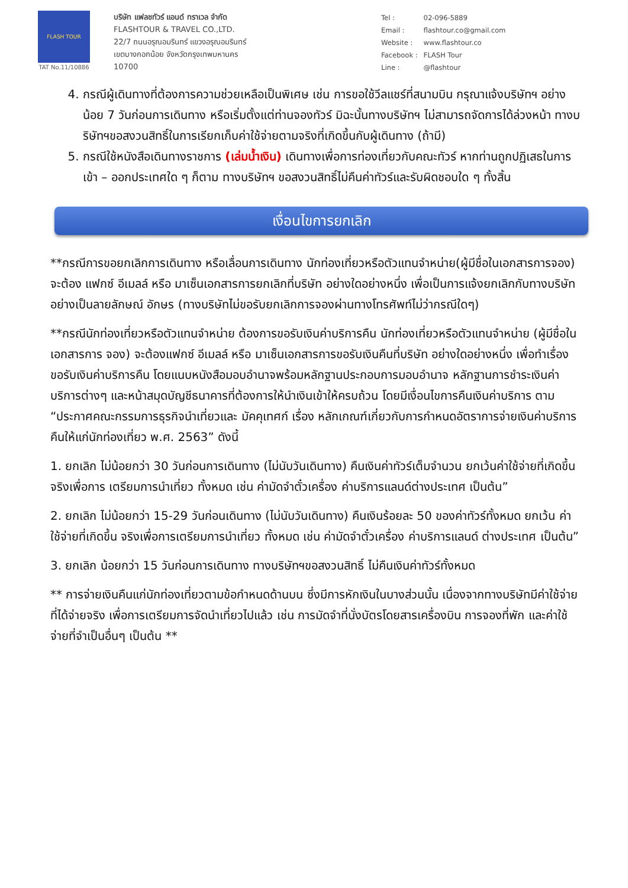FLASH TOUR
TAT No.11/10886
บริษัท แฟลชทัวร์ แอนด์ ทราเวล จำกัด
FLASHTOUR & TRAVEL CO.,LTD.
22/7 ถนนอรุณอมรินทร์ แขวงอรุณอมรินทร์
เขตบางกอกน้อย จังหวัดกรุงเทพมหานคร
10700
| Tel : | 02-096-5889 |
| Email : | flashtour.co@gmail.com |
| Website : | www.flashtour.co |
| Facebook : | FLASH Tour |
| Line : | @flashtour |
4. กรณีผู้เดินทางที่ต้องการความช่วยเหลือเป็นพิเศษ เช่น การขอใช้วีลแชร์ที่สนามบิน กรุณาแจ้งบริษัทฯ อย่างน้อย 7 วันก่อนการเดินทาง หรือเริ่มตั้งแต่ท่านจองทัวร์ มิฉะนั้นทางบริษัทฯ ไม่สามารถจัดการได้ล่วงหน้า ทางบริษัทฯขอสงวนสิทธิ์ในการเรียกเก็บค่าใช้จ่ายตามจริงที่เกิดขึ้นกับผู้เดินทาง (ถ้ามี)
5. กรณีใช้หนังสือเดินทางราชการ (เล่มน้ำเงิน) เดินทางเพื่อการท่องเที่ยวกับคณะทัวร์ หากท่านถูกปฏิเสธในการเข้า – ออกประเทศใด ๆ ก็ตาม ทางบริษัทฯ ขอสงวนสิทธิ์ไม่คืนค่าทัวร์และรับผิดชอบใด ๆ ทั้งสิ้น
เงื่อนไขการยกเลิก
**กรณีการขอยกเลิกการเดินทาง หรือเลื่อนการเดินทาง นักท่องเที่ยวหรือตัวแทนจำหน่าย(ผู้มีชื่อในเอกสารการจอง) จะต้อง แฟกซ์ อีเมลล์ หรือ มาเซ็นเอกสารการยกเลิกที่บริษัท อย่างใดอย่างหนึ่ง เพื่อเป็นการแจ้งยกเลิกกับทางบริษัทอย่างเป็นลายลักษณ์ อักษร (ทางบริษัทไม่ขอรับยกเลิกการจองผ่านทางโทรศัพท์ไม่ว่ากรณีใดๆ)
**กรณีนักท่องเที่ยวหรือตัวแทนจำหน่าย ต้องการขอรับเงินค่าบริการคืน นักท่องเที่ยวหรือตัวแทนจำหน่าย (ผู้มีชื่อในเอกสารการ จอง) จะต้องแฟกซ์ อีเมลล์ หรือ มาเซ็นเอกสารการขอรับเงินคืนที่บริษัท อย่างใดอย่างหนึ่ง เพื่อทำเรื่องขอรับเงินค่าบริการคืน โดยแนบหนังสือมอบอำนาจพร้อมหลักฐานประกอบการมอบอำนาจ หลักฐานการชำระเงินค่าบริการต่างๆ และหน้าสมุดบัญชีธนาคารที่ต้องการให้นำเงินเข้าให้ครบถ้วน โดยมีเงื่อนไขการคืนเงินค่าบริการ ตาม “ประกาศคณะกรรมการธุรกิจนำเที่ยวและ มัคคุเทศก์ เรื่อง หลักเกณฑ์เกี่ยวกับการกำหนดอัตราการจ่ายเงินค่าบริการคืนให้แก่นักท่องเที่ยว พ.ศ. 2563” ดังนี้
1. ยกเลิก ไม่น้อยกว่า 30 วันก่อนการเดินทาง (ไม่นับวันเดินทาง) คืนเงินค่าทัวร์เต็มจำนวน ยกเว้นค่าใช้จ่ายที่เกิดขึ้นจริงเพื่อการ เตรียมการนำเที่ยว ทั้งหมด เช่น ค่ามัดจำตั๋วเครื่อง ค่าบริการแลนด์ต่างประเทศ เป็นต้น”
2. ยกเลิก ไม่น้อยกว่า 15-29 วันก่อนเดินทาง (ไม่นับวันเดินทาง) คืนเงินร้อยละ 50 ของค่าทัวร์ทั้งหมด ยกเว้น ค่าใช้จ่ายที่เกิดขึ้น จริงเพื่อการเตรียมการนำเที่ยว ทั้งหมด เช่น ค่ามัดจำตั๋วเครื่อง ค่าบริการแลนด์ ต่างประเทศ เป็นต้น”
3. ยกเลิก น้อยกว่า 15 วันก่อนการเดินทาง ทางบริษัทฯขอสงวนสิทธิ์ ไม่คืนเงินค่าทัวร์ทั้งหมด
** การจ่ายเงินคืนแก่นักท่องเที่ยวตามข้อกำหนดด้านบน ซึ่งมีการหักเงินในบางส่วนนั้น เนื่องจากทางบริษัทมีค่าใช้จ่ายที่ได้จ่ายจริง เพื่อการเตรียมการจัดนำเที่ยวไปแล้ว เช่น การมัดจำที่นั่งบัตรโดยสารเครื่องบิน การจองที่พัก และค่าใช้จ่ายที่จำเป็นอื่นๆ เป็นต้น **